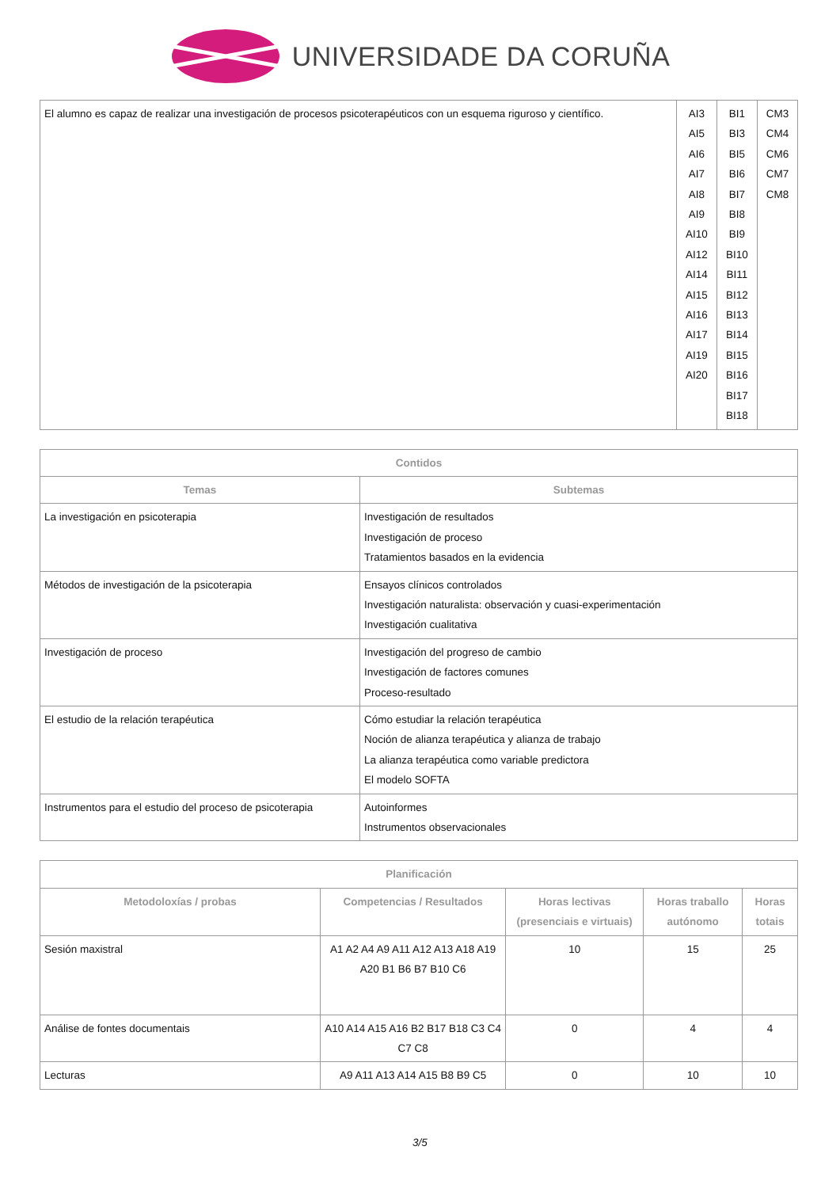UNIVERSIDADE DA CORUÑA
| El alumno es capaz de realizar una investigación de procesos psicoterapéuticos con un esquema riguroso y científico. | AI3 AI5 AI6 AI7 AI8 AI9 AI10 AI12 AI14 AI15 AI16 AI17 AI19 AI20 | BI1 BI3 BI5 BI6 BI7 BI8 BI9 BI10 BI11 BI12 BI13 BI14 BI15 BI16 BI17 BI18 | CM3 CM4 CM6 CM7 CM8 |
| Contidos | |
| --- | --- |
| Temas | Subtemas |
| La investigación en psicoterapia | Investigación de resultados Investigación de proceso Tratamientos basados en la evidencia |
| Métodos de investigación de la psicoterapia | Ensayos clínicos controlados Investigación naturalista: observación y cuasi-experimentación Investigación cualitativa |
| Investigación de proceso | Investigación del progreso de cambio Investigación de factores comunes Proceso-resultado |
| El estudio de la relación terapéutica | Cómo estudiar la relación terapéutica Noción de alianza terapéutica y alianza de trabajo La alianza terapéutica como variable predictora El modelo SOFTA |
| Instrumentos para el estudio del proceso de psicoterapia | Autoinformes Instrumentos observacionales |
| Planificación | | | | |
| --- | --- | --- | --- | --- |
| Metodoloxías / probas | Competencias / Resultados | Horas lectivas (presenciais e virtuais) | Horas traballo autónomo | Horas totais |
| Sesión maxistral | A1 A2 A4 A9 A11 A12 A13 A18 A19 A20 B1 B6 B7 B10 C6 | 10 | 15 | 25 |
| Análise de fontes documentais | A10 A14 A15 A16 B2 B17 B18 C3 C4 C7 C8 | 0 | 4 | 4 |
| Lecturas | A9 A11 A13 A14 A15 B8 B9 C5 | 0 | 10 | 10 |
3/5